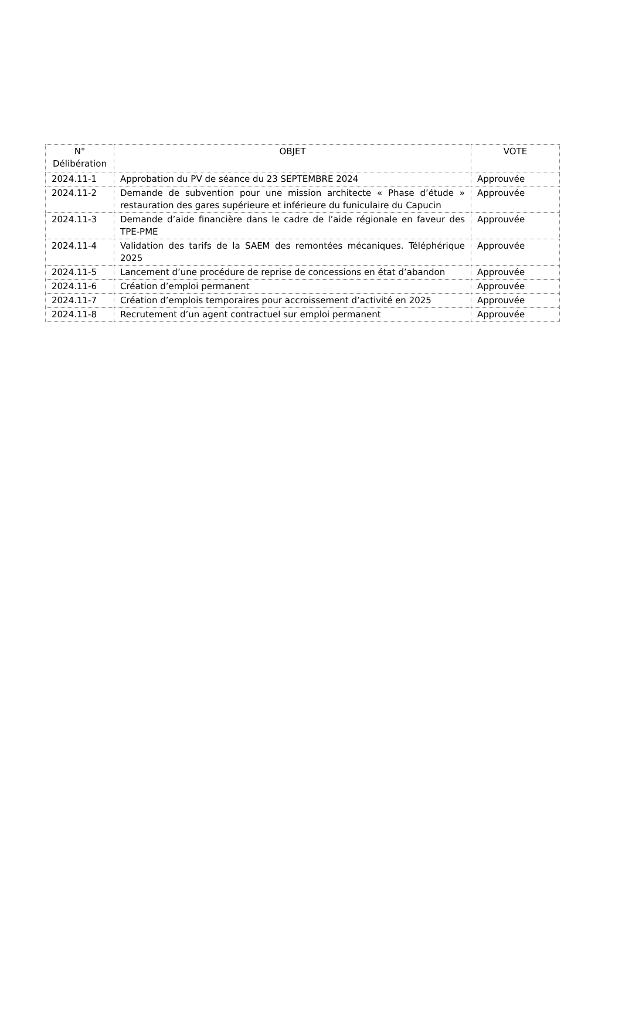| N° Délibération | OBJET | VOTE |
| --- | --- | --- |
| 2024.11-1 | Approbation du PV de séance du 23 SEPTEMBRE 2024 | Approuvée |
| 2024.11-2 | Demande de subvention pour une mission architecte « Phase d’étude » restauration des gares supérieure et inférieure du funiculaire du Capucin | Approuvée |
| 2024.11-3 | Demande d’aide financière dans le cadre de l’aide régionale en faveur des TPE-PME | Approuvée |
| 2024.11-4 | Validation des tarifs de la SAEM des remontées mécaniques. Téléphérique 2025 | Approuvée |
| 2024.11-5 | Lancement d’une procédure de reprise de concessions en état d’abandon | Approuvée |
| 2024.11-6 | Création d’emploi permanent | Approuvée |
| 2024.11-7 | Création d’emplois temporaires pour accroissement d’activité en 2025 | Approuvée |
| 2024.11-8 | Recrutement d’un agent contractuel sur emploi permanent | Approuvée |